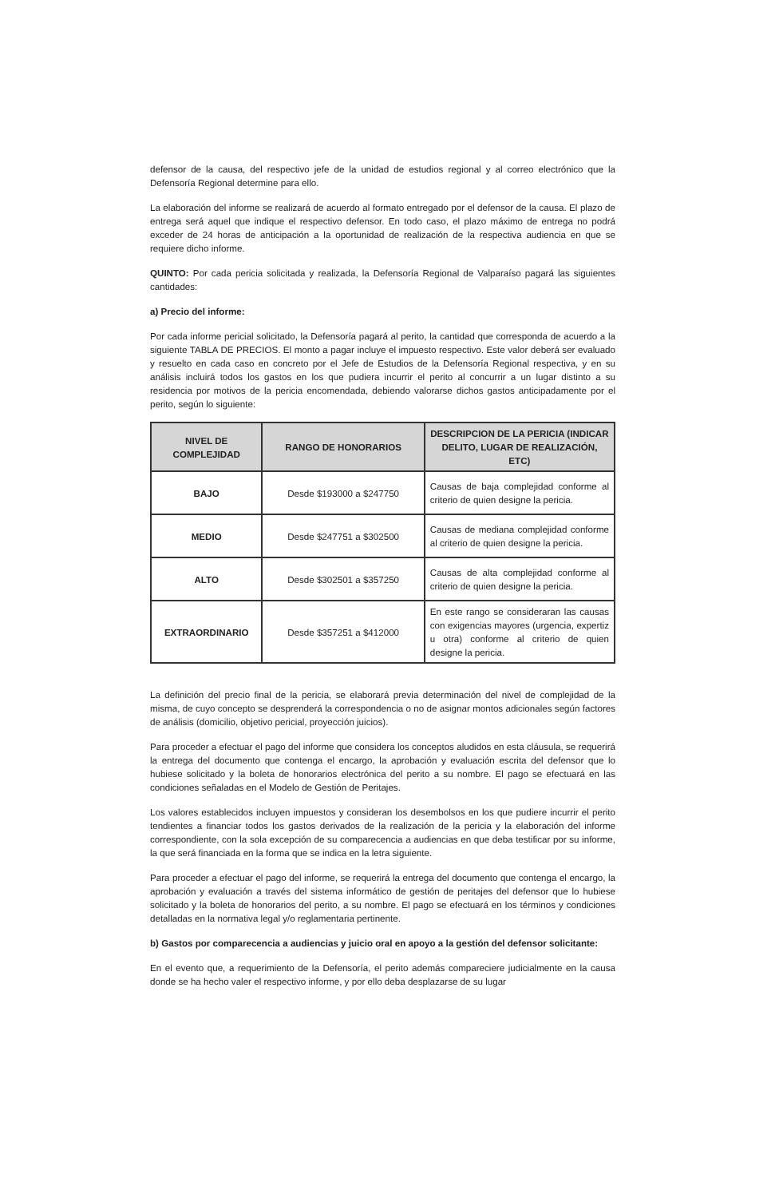defensor de la causa, del respectivo jefe de la unidad de estudios regional y al correo electrónico que la Defensoría Regional determine para ello.
La elaboración del informe se realizará de acuerdo al formato entregado por el defensor de la causa. El plazo de entrega será aquel que indique el respectivo defensor. En todo caso, el plazo máximo de entrega no podrá exceder de 24 horas de anticipación a la oportunidad de realización de la respectiva audiencia en que se requiere dicho informe.
QUINTO: Por cada pericia solicitada y realizada, la Defensoría Regional de Valparaíso pagará las siguientes cantidades:
a) Precio del informe:
Por cada informe pericial solicitado, la Defensoría pagará al perito, la cantidad que corresponda de acuerdo a la siguiente TABLA DE PRECIOS. El monto a pagar incluye el impuesto respectivo. Este valor deberá ser evaluado y resuelto en cada caso en concreto por el Jefe de Estudios de la Defensoría Regional respectiva, y en su análisis incluirá todos los gastos en los que pudiera incurrir el perito al concurrir a un lugar distinto a su residencia por motivos de la pericia encomendada, debiendo valorarse dichos gastos anticipadamente por el perito, según lo siguiente:
| NIVEL DE COMPLEJIDAD | RANGO DE HONORARIOS | DESCRIPCION DE LA PERICIA (INDICAR DELITO, LUGAR DE REALIZACIÓN, ETC) |
| --- | --- | --- |
| BAJO | Desde $193000 a $247750 | Causas de baja complejidad conforme al criterio de quien designe la pericia. |
| MEDIO | Desde $247751 a $302500 | Causas de mediana complejidad conforme al criterio de quien designe la pericia. |
| ALTO | Desde $302501 a $357250 | Causas de alta complejidad conforme al criterio de quien designe la pericia. |
| EXTRAORDINARIO | Desde $357251 a $412000 | En este rango se consideraran las causas con exigencias mayores (urgencia, expertiz u otra) conforme al criterio de quien designe la pericia. |
La definición del precio final de la pericia, se elaborará previa determinación del nivel de complejidad de la misma, de cuyo concepto se desprenderá la correspondencia o no de asignar montos adicionales según factores de análisis (domicilio, objetivo pericial, proyección juicios).
Para proceder a efectuar el pago del informe que considera los conceptos aludidos en esta cláusula, se requerirá la entrega del documento que contenga el encargo, la aprobación y evaluación escrita del defensor que lo hubiese solicitado y la boleta de honorarios electrónica del perito a su nombre. El pago se efectuará en las condiciones señaladas en el Modelo de Gestión de Peritajes.
Los valores establecidos incluyen impuestos y consideran los desembolsos en los que pudiere incurrir el perito tendientes a financiar todos los gastos derivados de la realización de la pericia y la elaboración del informe correspondiente, con la sola excepción de su comparecencia a audiencias en que deba testificar por su informe, la que será financiada en la forma que se indica en la letra siguiente.
Para proceder a efectuar el pago del informe, se requerirá la entrega del documento que contenga el encargo, la aprobación y evaluación a través del sistema informático de gestión de peritajes del defensor que lo hubiese solicitado y la boleta de honorarios del perito, a su nombre. El pago se efectuará en los términos y condiciones detalladas en la normativa legal y/o reglamentaria pertinente.
b) Gastos por comparecencia a audiencias y juicio oral en apoyo a la gestión del defensor solicitante:
En el evento que, a requerimiento de la Defensoría, el perito además compareciere judicialmente en la causa donde se ha hecho valer el respectivo informe, y por ello deba desplazarse de su lugar